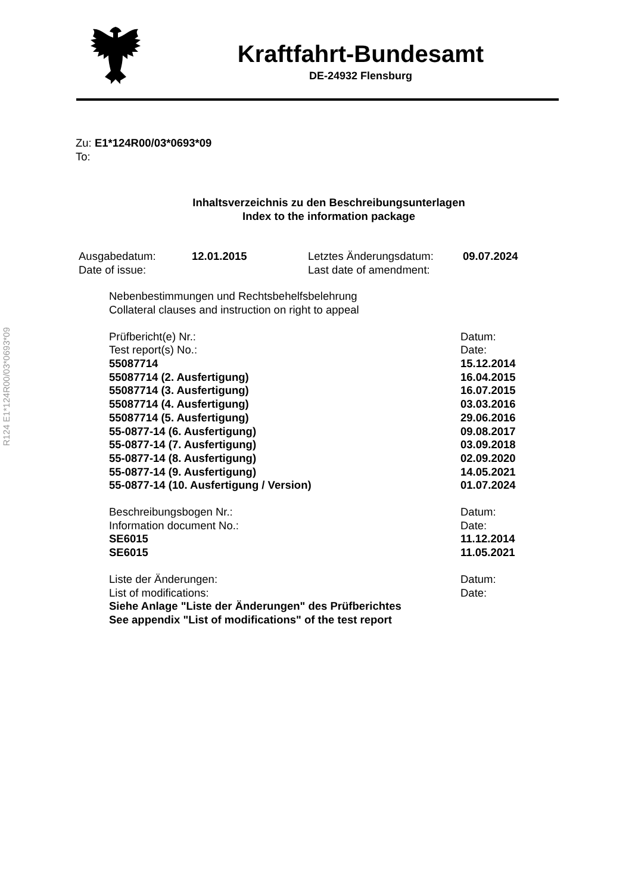Kraftfahrt-Bundesamt
DE-24932 Flensburg
R124 E1*124R00/03*0693*09
Zu: E1*124R00/03*0693*09
To:
Inhaltsverzeichnis zu den Beschreibungsunterlagen
Index to the information package
| Ausgabedatum: | 12.01.2015 | Letztes Änderungsdatum: | 09.07.2024 |
| Date of issue: | | Last date of amendment: | |
Nebenbestimmungen und Rechtsbehelfsbelehrung
Collateral clauses and instruction on right to appeal
| Prüfbericht(e) Nr.: | Datum: |
| Test report(s) No.: | Date: |
| 55087714 | 15.12.2014 |
| 55087714 (2. Ausfertigung) | 16.04.2015 |
| 55087714 (3. Ausfertigung) | 16.07.2015 |
| 55087714 (4. Ausfertigung) | 03.03.2016 |
| 55087714 (5. Ausfertigung) | 29.06.2016 |
| 55-0877-14 (6. Ausfertigung) | 09.08.2017 |
| 55-0877-14 (7. Ausfertigung) | 03.09.2018 |
| 55-0877-14 (8. Ausfertigung) | 02.09.2020 |
| 55-0877-14 (9. Ausfertigung) | 14.05.2021 |
| 55-0877-14 (10. Ausfertigung / Version) | 01.07.2024 |
| Beschreibungsbogen Nr.: | Datum: |
| Information document No.: | Date: |
| SE6015 | 11.12.2014 |
| SE6015 | 11.05.2021 |
| Liste der Änderungen: | Datum: |
| List of modifications: | Date: |
| Siehe Anlage "Liste der Änderungen" des Prüfberichtes | |
| See appendix "List of modifications" of the test report | |